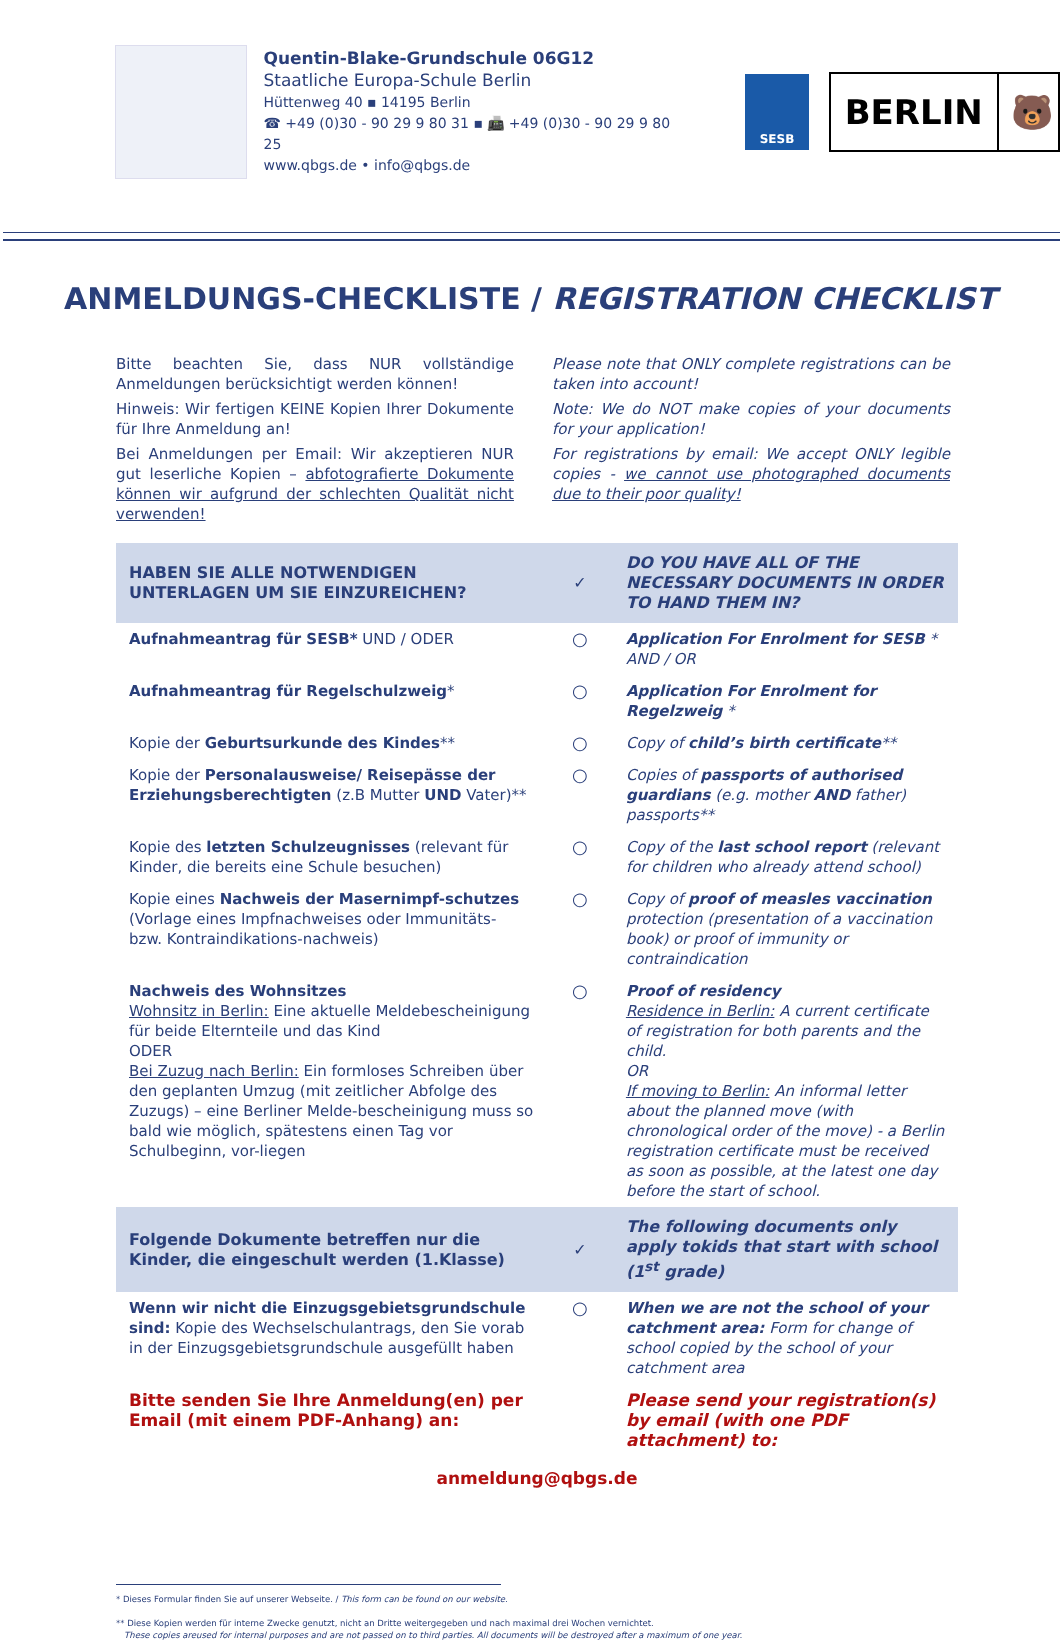Quentin-Blake-Grundschule 06G12
Staatliche Europa-Schule Berlin
Hüttenweg 40 ▪ 14195 Berlin
☎ +49 (0)30 - 90 29 9 80 31 ▪ 📠 +49 (0)30 - 90 29 9 80 25
www.qbgs.de • info@qbgs.de
SESB
BERLIN 🐻
ANMELDUNGS-CHECKLISTE / REGISTRATION CHECKLIST
Bitte beachten Sie, dass NUR vollständige Anmeldungen berücksichtigt werden können!
Hinweis: Wir fertigen KEINE Kopien Ihrer Dokumente für Ihre Anmeldung an!
Bei Anmeldungen per Email: Wir akzeptieren NUR gut leserliche Kopien – abfotografierte Dokumente können wir aufgrund der schlechten Qualität nicht verwenden!
Please note that ONLY complete registrations can be taken into account!
Note: We do NOT make copies of your documents for your application!
For registrations by email: We accept ONLY legible copies - we cannot use photographed documents due to their poor quality!
| HABEN SIE ALLE NOTWENDIGEN UNTERLAGEN UM SIE EINZUREICHEN? | ✓ | DO YOU HAVE ALL OF THE NECESSARY DOCUMENTS IN ORDER TO HAND THEM IN? |
| Aufnahmeantrag für SESB* UND / ODER | ○ | Application For Enrolment for SESB * AND / OR |
| Aufnahmeantrag für Regelschulzweig * | ○ | Application For Enrolment for Regelzweig * |
| Kopie der Geburtsurkunde des Kindes ** | ○ | Copy of child’s birth certificate ** |
| Kopie der Personalausweise/ Reisepässe der Erziehungsberechtigten (z.B Mutter UND Vater)** | ○ | Copies of passports of authorised guardians (e.g. mother AND father) passports** |
| Kopie des letzten Schulzeugnisses (relevant für Kinder, die bereits eine Schule besuchen) | ○ | Copy of the last school report (relevant for children who already attend school) |
| Kopie eines Nachweis der Masernimpf-schutzes (Vorlage eines Impfnachweises oder Immunitäts- bzw. Kontraindikations-nachweis) | ○ | Copy of proof of measles vaccination protection (presentation of a vaccination book) or proof of immunity or contraindication |
| Nachweis des Wohnsitzes Wohnsitz in Berlin: Eine aktuelle Meldebescheinigung für beide Elternteile und das Kind ODER Bei Zuzug nach Berlin: Ein formloses Schreiben über den geplanten Umzug (mit zeitlicher Abfolge des Zuzugs) – eine Berliner Melde-bescheinigung muss so bald wie möglich, spätestens einen Tag vor Schulbeginn, vor-liegen | ○ | Proof of residency Residence in Berlin: A current certificate of registration for both parents and the child. OR If moving to Berlin: An informal letter about the planned move (with chronological order of the move) - a Berlin registration certificate must be received as soon as possible, at the latest one day before the start of school. |
| Folgende Dokumente betreffen nur die Kinder, die eingeschult werden (1.Klasse) | ✓ | The following documents only apply tokids that start with school (1<sup>st</sup> grade) |
| Wenn wir nicht die Einzugsgebietsgrundschule sind: Kopie des Wechselschulantrags, den Sie vorab in der Einzugsgebietsgrundschule ausgefüllt haben | ○ | When we are not the school of your catchment area: Form for change of school copied by the school of your catchment area |
| Bitte senden Sie Ihre Anmeldung(en) per Email (mit einem PDF-Anhang) an: | | Please send your registration(s) by email (with one PDF attachment) to: |
| anmeldung@qbgs.de | | |
* Dieses Formular finden Sie auf unserer Webseite. / This form can be found on our website.
** Diese Kopien werden für interne Zwecke genutzt, nicht an Dritte weitergegeben und nach maximal drei Wochen vernichtet.
These copies areused for internal purposes and are not passed on to third parties. All documents will be destroyed after a maximum of one year.